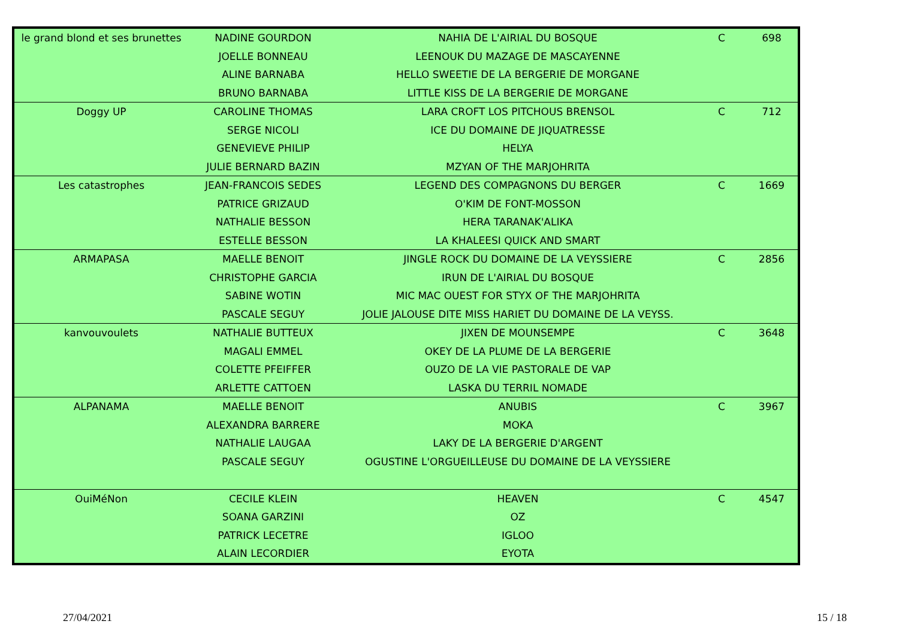| le grand blond et ses brunettes | NADINE GOURDON | NAHIA DE L'AIRIAL DU BOSQUE | C | 698 |
| | JOELLE BONNEAU | LEENOUK DU MAZAGE DE MASCAYENNE | | |
| | ALINE BARNABA | HELLO SWEETIE DE LA BERGERIE DE MORGANE | | |
| | BRUNO BARNABA | LITTLE KISS DE LA BERGERIE DE MORGANE | | |
| Doggy UP | CAROLINE THOMAS | LARA CROFT LOS PITCHOUS BRENSOL | C | 712 |
| | SERGE NICOLI | ICE DU DOMAINE DE JIQUATRESSE | | |
| | GENEVIEVE PHILIP | HELYA | | |
| | JULIE BERNARD BAZIN | MZYAN OF THE MARJOHRITA | | |
| Les catastrophes | JEAN-FRANCOIS SEDES | LEGEND DES COMPAGNONS DU BERGER | C | 1669 |
| | PATRICE GRIZAUD | O'KIM DE FONT-MOSSON | | |
| | NATHALIE BESSON | HERA TARANAK'ALIKA | | |
| | ESTELLE BESSON | LA KHALEESI QUICK AND SMART | | |
| ARMAPASA | MAELLE BENOIT | JINGLE ROCK DU DOMAINE DE LA VEYSSIERE | C | 2856 |
| | CHRISTOPHE GARCIA | IRUN DE L'AIRIAL DU BOSQUE | | |
| | SABINE WOTIN | MIC MAC OUEST FOR STYX OF THE MARJOHRITA | | |
| | PASCALE SEGUY | JOLIE JALOUSE DITE MISS HARIET DU DOMAINE DE LA VEYSS. | | |
| kanvouvoulets | NATHALIE BUTTEUX | JIXEN DE MOUNSEMPE | C | 3648 |
| | MAGALI EMMEL | OKEY DE LA PLUME DE LA BERGERIE | | |
| | COLETTE PFEIFFER | OUZO DE LA VIE PASTORALE DE VAP | | |
| | ARLETTE CATTOEN | LASKA DU TERRIL NOMADE | | |
| ALPANAMA | MAELLE BENOIT | ANUBIS | C | 3967 |
| | ALEXANDRA BARRERE | MOKA | | |
| | NATHALIE LAUGAA | LAKY DE LA BERGERIE D'ARGENT | | |
| | PASCALE SEGUY | OGUSTINE L'ORGUEILLEUSE DU DOMAINE DE LA VEYSSIERE | | |
| OuiMéNon | CECILE KLEIN | HEAVEN | C | 4547 |
| | SOANA GARZINI | OZ | | |
| | PATRICK LECETRE | IGLOO | | |
| | ALAIN LECORDIER | EYOTA | | |
27/04/2021 15 / 18